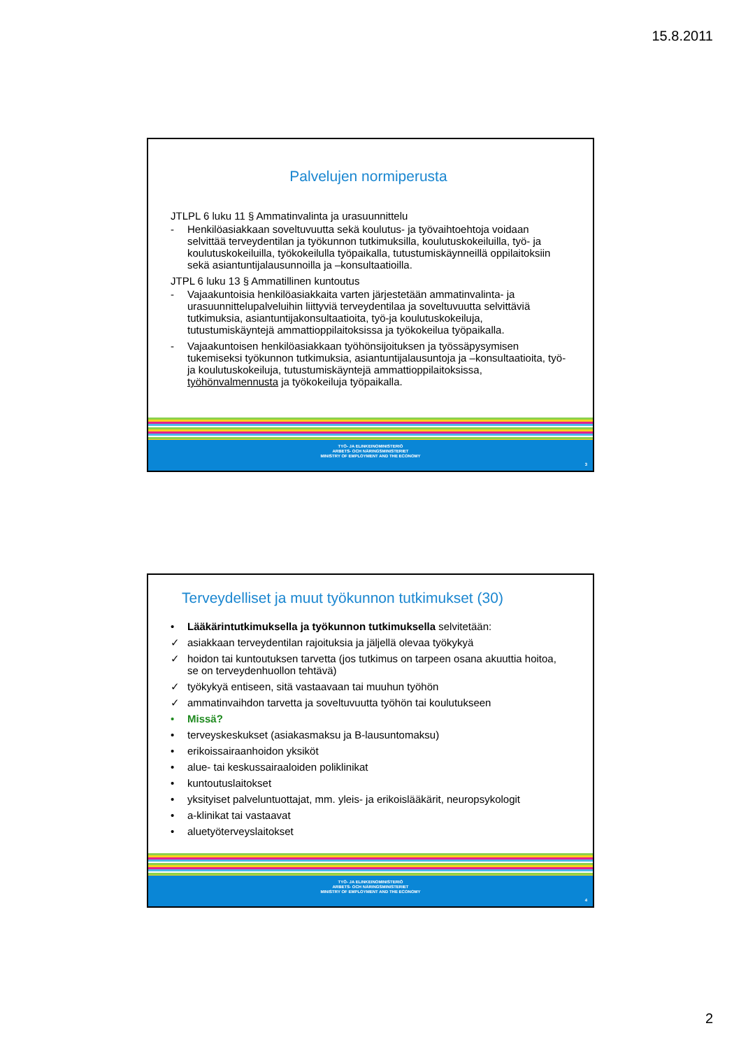15.8.2011
Palvelujen normiperusta
JTLPL 6 luku 11 § Ammatinvalinta ja urasuunnittelu
- Henkilöasiakkaan soveltuvuutta sekä koulutus- ja työvaihtoehtoja voidaan selvittää terveydentilan ja työkunnon tutkimuksilla, koulutuskokeiluilla, työ- ja koulutuskokeiluilla, työkokeilulla työpaikalla, tutustumiskäynneillä oppilaitoksiin sekä asiantuntijalausunnoilla ja –konsultaatioilla.
JTPL 6 luku 13 § Ammatillinen kuntoutus
- Vajaakuntoisia henkilöasiakkaita varten järjestetään ammatinvalinta- ja urasuunnittelupalveluihin liittyviä terveydentilaa ja soveltuvuutta selvittäviä tutkimuksia, asiantuntijakonsultaatioita, työ-ja koulutuskokeiluja, tutustumiskäyntejä ammattioppilaitoksissa ja työkokeilua työpaikalla.
- Vajaakuntoisen henkilöasiakkaan työhönsijoituksen ja työssäpysymisen tukemiseksi työkunnon tutkimuksia, asiantuntijalausuntoja ja –konsultaatioita, työ- ja koulutuskokeiluja, tutustumiskäyntejä ammattioppilaitoksissa, työhönvalmennusta ja työkokeiluja työpaikalla.
TYÖ- JA ELINKEINOMINISTERIÖ
ARBETS- OCH NÄRINGSMINISTERIET
MINISTRY OF EMPLOYMENT AND THE ECONOMY
3
Terveydelliset ja muut työkunnon tutkimukset (30)
• Lääkärintutkimuksella ja työkunnon tutkimuksella selvitetään:
✓ asiakkaan terveydentilan rajoituksia ja jäljellä olevaa työkykyä
✓ hoidon tai kuntoutuksen tarvetta (jos tutkimus on tarpeen osana akuuttia hoitoa, se on terveydenhuollon tehtävä)
✓ työkykyä entiseen, sitä vastaavaan tai muuhun työhön
✓ ammatinvaihdon tarvetta ja soveltuvuutta työhön tai koulutukseen
• Missä?
• terveyskeskukset (asiakasmaksu ja B-lausuntomaksu)
• erikoissairaanhoidon yksiköt
• alue- tai keskussairaaloiden poliklinikat
• kuntoutuslaitokset
• yksityiset palveluntuottajat, mm. yleis- ja erikoislääkärit, neuropsykologit
• a-klinikat tai vastaavat
• aluetyöterveyslaitokset
TYÖ- JA ELINKEINOMINISTERIÖ
ARBETS- OCH NÄRINGSMINISTERIET
MINISTRY OF EMPLOYMENT AND THE ECONOMY
4
2